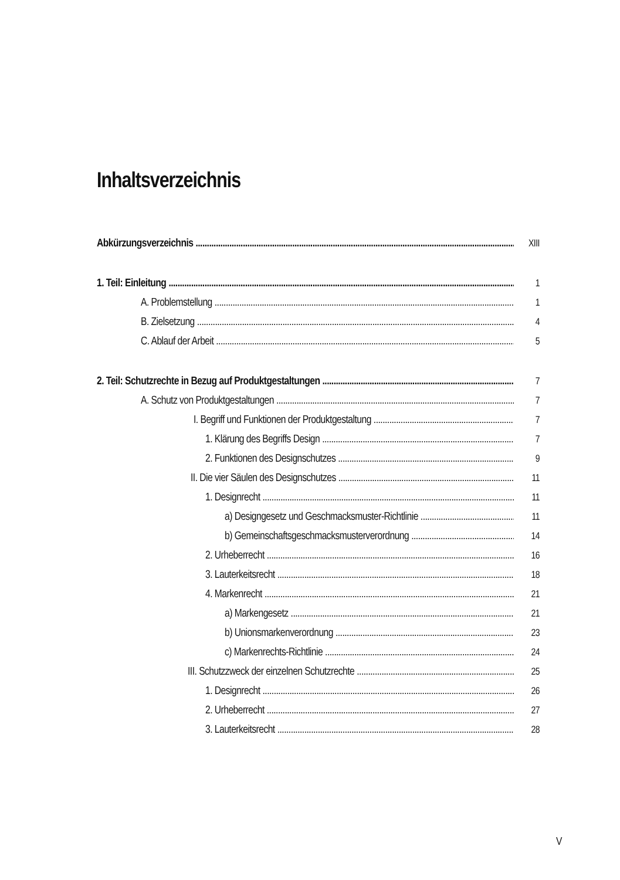Inhaltsverzeichnis
Abkürzungsverzeichnis XIII
1. Teil: Einleitung 1
A. Problemstellung 1
B. Zielsetzung 4
C. Ablauf der Arbeit 5
2. Teil: Schutzrechte in Bezug auf Produktgestaltungen 7
A. Schutz von Produktgestaltungen 7
I. Begriff und Funktionen der Produktgestaltung 7
1. Klärung des Begriffs Design 7
2. Funktionen des Designschutzes 9
II. Die vier Säulen des Designschutzes 11
1. Designrecht 11
a) Designgesetz und Geschmacksmuster-Richtlinie 11
b) Gemeinschaftsgeschmacksmusterverordnung 14
2. Urheberrecht 16
3. Lauterkeitsrecht 18
4. Markenrecht 21
a) Markengesetz 21
b) Unionsmarkenverordnung 23
c) Markenrechts-Richtlinie 24
III. Schutzzweck der einzelnen Schutzrechte 25
1. Designrecht 26
2. Urheberrecht 27
3. Lauterkeitsrecht 28
V